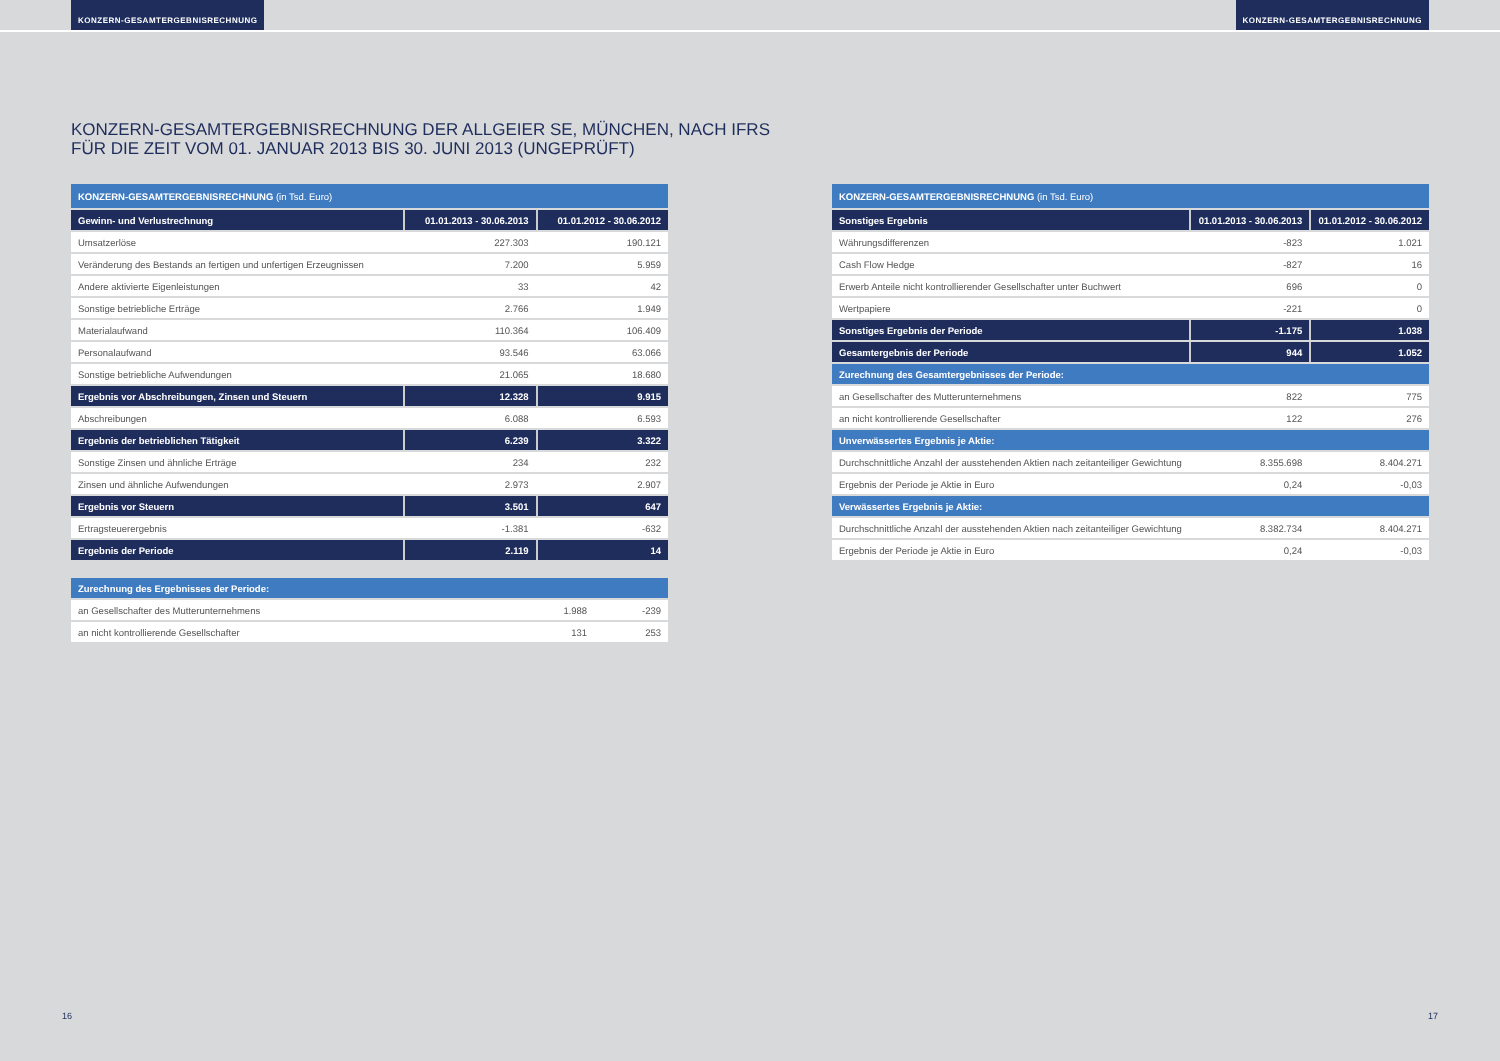KONZERN-GESAMTERGEBNISRECHNUNG KONZERN-GESAMTERGEBNISRECHNUNG
KONZERN-GESAMTERGEBNISRECHNUNG DER ALLGEIER SE, MÜNCHEN, NACH IFRS
FÜR DIE ZEIT VOM 01. JANUAR 2013 BIS 30. JUNI 2013 (UNGEPRÜFT)
| KONZERN-GESAMTERGEBNISRECHNUNG (in Tsd. Euro) | | |
| --- | --- | --- |
| Gewinn- und Verlustrechnung | 01.01.2013 - 30.06.2013 | 01.01.2012 - 30.06.2012 |
| Umsatzerlöse | 227.303 | 190.121 |
| Veränderung des Bestands an fertigen und unfertigen Erzeugnissen | 7.200 | 5.959 |
| Andere aktivierte Eigenleistungen | 33 | 42 |
| Sonstige betriebliche Erträge | 2.766 | 1.949 |
| Materialaufwand | 110.364 | 106.409 |
| Personalaufwand | 93.546 | 63.066 |
| Sonstige betriebliche Aufwendungen | 21.065 | 18.680 |
| Ergebnis vor Abschreibungen, Zinsen und Steuern | 12.328 | 9.915 |
| Abschreibungen | 6.088 | 6.593 |
| Ergebnis der betrieblichen Tätigkeit | 6.239 | 3.322 |
| Sonstige Zinsen und ähnliche Erträge | 234 | 232 |
| Zinsen und ähnliche Aufwendungen | 2.973 | 2.907 |
| Ergebnis vor Steuern | 3.501 | 647 |
| Ertragsteuerergebnis | -1.381 | -632 |
| Ergebnis der Periode | 2.119 | 14 |
| Zurechnung des Ergebnisses der Periode: | | |
| an Gesellschafter des Mutterunternehmens | 1.988 | -239 |
| an nicht kontrollierende Gesellschafter | 131 | 253 |
| KONZERN-GESAMTERGEBNISRECHNUNG (in Tsd. Euro) | | |
| --- | --- | --- |
| Sonstiges Ergebnis | 01.01.2013 - 30.06.2013 | 01.01.2012 - 30.06.2012 |
| Währungsdifferenzen | -823 | 1.021 |
| Cash Flow Hedge | -827 | 16 |
| Erwerb Anteile nicht kontrollierender Gesellschafter unter Buchwert | 696 | 0 |
| Wertpapiere | -221 | 0 |
| Sonstiges Ergebnis der Periode | -1.175 | 1.038 |
| Gesamtergebnis der Periode | 944 | 1.052 |
| Zurechnung des Gesamtergebnisses der Periode: | | |
| an Gesellschafter des Mutterunternehmens | 822 | 775 |
| an nicht kontrollierende Gesellschafter | 122 | 276 |
| Unverwässertes Ergebnis je Aktie: | | |
| Durchschnittliche Anzahl der ausstehenden Aktien nach zeitanteiliger Gewichtung | 8.355.698 | 8.404.271 |
| Ergebnis der Periode je Aktie in Euro | 0,24 | -0,03 |
| Verwässertes Ergebnis je Aktie: | | |
| Durchschnittliche Anzahl der ausstehenden Aktien nach zeitanteiliger Gewichtung | 8.382.734 | 8.404.271 |
| Ergebnis der Periode je Aktie in Euro | 0,24 | -0,03 |
16 17